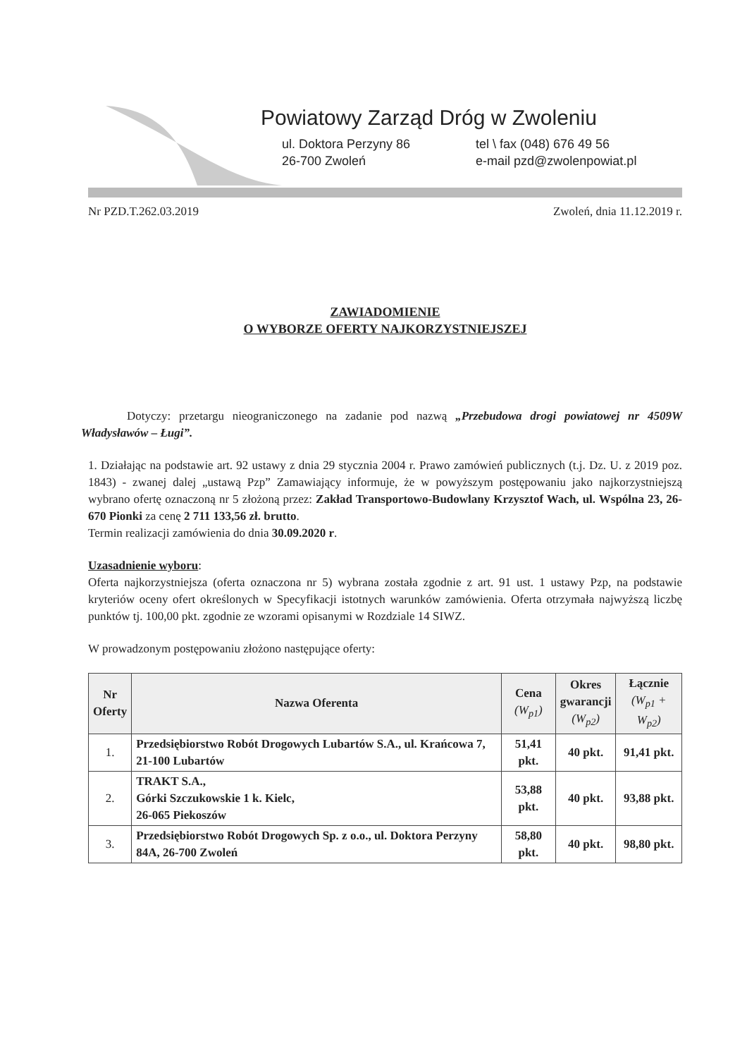Powiatowy Zarząd Dróg w Zwoleniu
ul. Doktora Perzyny 86 tel \ fax (048) 676 49 56
26-700 Zwoleń e-mail pzd@zwolenpowiat.pl
Nr PZD.T.262.03.2019 Zwoleń, dnia 11.12.2019 r.
ZAWIADOMIENIE
O WYBORZE OFERTY NAJKORZYSTNIEJSZEJ
Dotyczy: przetargu nieograniczonego na zadanie pod nazwą „Przebudowa drogi powiatowej nr 4509W Władysławów – Ługi”.
1. Działając na podstawie art. 92 ustawy z dnia 29 stycznia 2004 r. Prawo zamówień publicznych (t.j. Dz. U. z 2019 poz. 1843) - zwanej dalej „ustawą Pzp” Zamawiający informuje, że w powyższym postępowaniu jako najkorzystniejszą wybrano ofertę oznaczoną nr 5 złożoną przez: Zakład Transportowo-Budowlany Krzysztof Wach, ul. Wspólna 23, 26-670 Pionki za cenę 2 711 133,56 zł. brutto.
Termin realizacji zamówienia do dnia 30.09.2020 r.
Uzasadnienie wyboru:
Oferta najkorzystniejsza (oferta oznaczona nr 5) wybrana została zgodnie z art. 91 ust. 1 ustawy Pzp, na podstawie kryteriów oceny ofert określonych w Specyfikacji istotnych warunków zamówienia. Oferta otrzymała najwyższą liczbę punktów tj. 100,00 pkt. zgodnie ze wzorami opisanymi w Rozdziale 14 SIWZ.
W prowadzonym postępowaniu złożono następujące oferty:
| Nr Oferty | Nazwa Oferenta | Cena (W<sub>p1</sub>) | Okres gwarancji (W<sub>p2</sub>) | Łącznie (W<sub>p1</sub> + W<sub>p2</sub>) |
| --- | --- | --- | --- | --- |
| 1. | Przedsiębiorstwo Robót Drogowych Lubartów S.A., ul. Krańcowa 7, 21-100 Lubartów | 51,41 pkt. | 40 pkt. | 91,41 pkt. |
| 2. | TRAKT S.A., Górki Szczukowskie 1 k. Kielc, 26-065 Piekoszów | 53,88 pkt. | 40 pkt. | 93,88 pkt. |
| 3. | Przedsiębiorstwo Robót Drogowych Sp. z o.o., ul. Doktora Perzyny 84A, 26-700 Zwoleń | 58,80 pkt. | 40 pkt. | 98,80 pkt. |